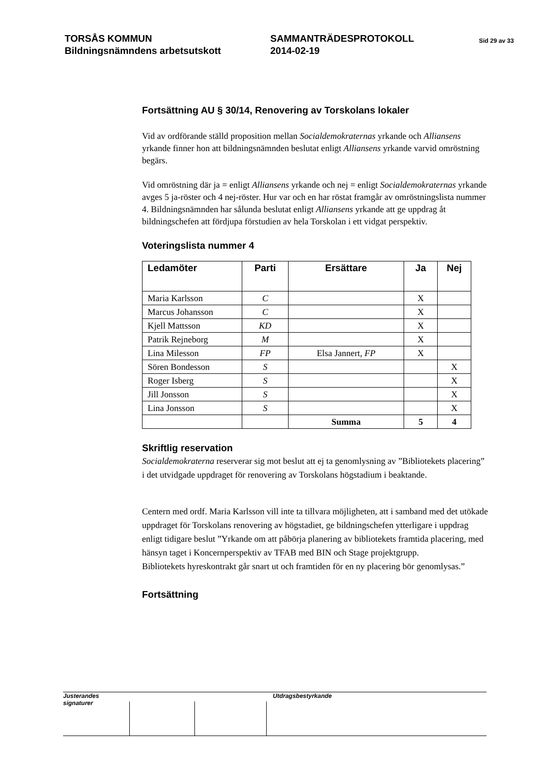TORSÅS KOMMUN
Bildningsnämndens arbetsutskott
SAMMANTRÄDESPROTOKOLL
2014-02-19
Sid 29 av 33
Fortsättning AU § 30/14, Renovering av Torskolans lokaler
Vid av ordförande ställd proposition mellan Socialdemokraternas yrkande och Alliansens yrkande finner hon att bildningsnämnden beslutat enligt Alliansens yrkande varvid omröstning begärs.
Vid omröstning där ja = enligt Alliansens yrkande och nej = enligt Socialdemokraternas yrkande avges 5 ja-röster och 4 nej-röster. Hur var och en har röstat framgår av omröstningslista nummer 4. Bildningsnämnden har sålunda beslutat enligt Alliansens yrkande att ge uppdrag åt bildningschefen att fördjupa förstudien av hela Torskolan i ett vidgat perspektiv.
Voteringslista nummer 4
| Ledamöter | Parti | Ersättare | Ja | Nej |
| --- | --- | --- | --- | --- |
| Maria Karlsson | C | | X | |
| Marcus Johansson | C | | X | |
| Kjell Mattsson | KD | | X | |
| Patrik Rejneborg | M | | X | |
| Lina Milesson | FP | Elsa Jannert, FP | X | |
| Sören Bondesson | S | | | X |
| Roger Isberg | S | | | X |
| Jill Jonsson | S | | | X |
| Lina Jonsson | S | | | X |
| | | Summa | 5 | 4 |
Skriftlig reservation
Socialdemokraterna reserverar sig mot beslut att ej ta genomlysning av ”Bibliotekets placering” i det utvidgade uppdraget för renovering av Torskolans högstadium i beaktande.
Centern med ordf. Maria Karlsson vill inte ta tillvara möjligheten, att i samband med det utökade uppdraget för Torskolans renovering av högstadiet, ge bildningschefen ytterligare i uppdrag enligt tidigare beslut ”Yrkande om att påbörja planering av bibliotekets framtida placering, med hänsyn taget i Koncernperspektiv av TFAB med BIN och Stage projektgrupp.
Bibliotekets hyreskontrakt går snart ut och framtiden för en ny placering bör genomlysas.”
Fortsättning
Justerandes signaturer
Utdragsbestyrkande